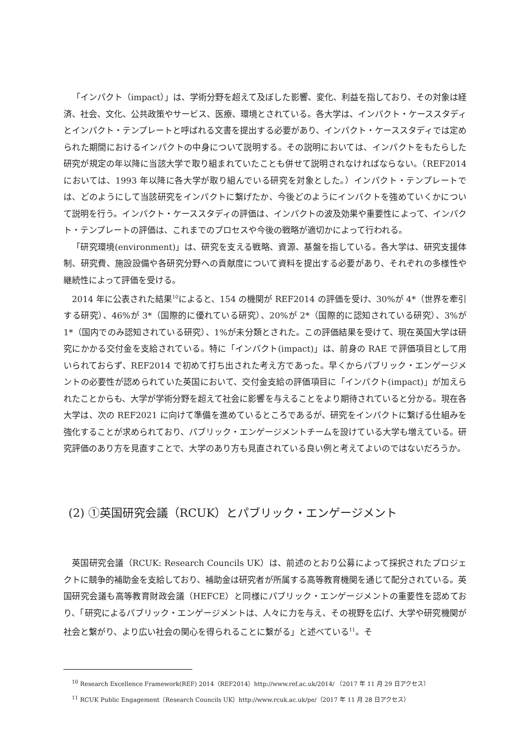「インパクト（impact）」は、学術分野を超えて及ぼした影響、変化、利益を指しており、その対象は経済、社会、文化、公共政策やサービス、医療、環境とされている。各大学は、インパクト・ケーススタディとインパクト・テンプレートと呼ばれる文書を提出する必要があり、インパクト・ケーススタディでは定められた期間におけるインパクトの中身について説明する。その説明においては、インパクトをもたらした研究が規定の年以降に当該大学で取り組まれていたことも併せて説明されなければならない。（REF2014 においては、1993 年以降に各大学が取り組んでいる研究を対象とした。）インパクト・テンプレートでは、どのようにして当該研究をインパクトに繋げたか、今後どのようにインパクトを強めていくかについて説明を行う。インパクト・ケーススタディの評価は、インパクトの波及効果や重要性によって、インパクト・テンプレートの評価は、これまでのプロセスや今後の戦略が適切かによって行われる。
「研究環境(environment)」は、研究を支える戦略、資源、基盤を指している。各大学は、研究支援体制、研究費、施設設備や各研究分野への貢献度について資料を提出する必要があり、それぞれの多様性や継続性によって評価を受ける。
2014 年に公表された結果<sup>10</sup>によると、154 の機関が REF2014 の評価を受け、30%が 4*（世界を牽引する研究）、46%が 3*（国際的に優れている研究）、20%が 2*（国際的に認知されている研究）、3%が 1*（国内でのみ認知されている研究）、1%が未分類とされた。この評価結果を受けて、現在英国大学は研究にかかる交付金を支給されている。特に「インパクト(impact)」は、前身の RAE で評価項目として用いられておらず、REF2014 で初めて打ち出された考え方であった。早くからパブリック・エンゲージメントの必要性が認められていた英国において、交付金支給の評価項目に「インパクト(impact)」が加えられたことからも、大学が学術分野を超えて社会に影響を与えることをより期待されていると分かる。現在各大学は、次の REF2021 に向けて準備を進めているところであるが、研究をインパクトに繋げる仕組みを強化することが求められており、パブリック・エンゲージメントチームを設けている大学も増えている。研究評価のあり方を見直すことで、大学のあり方も見直されている良い例と考えてよいのではないだろうか。
(2) ①英国研究会議（RCUK）とパブリック・エンゲージメント
英国研究会議（RCUK: Research Councils UK）は、前述のとおり公募によって採択されたプロジェクトに競争的補助金を支給しており、補助金は研究者が所属する高等教育機関を通じて配分されている。英国研究会議も高等教育財政会議（HEFCE）と同様にパブリック・エンゲージメントの重要性を認めており、「研究によるパブリック・エンゲージメントは、人々に力を与え、その視野を広げ、大学や研究機関が社会と繋がり、より広い社会の関心を得られることに繋がる」と述べている<sup>11</sup>。そ
<sup>10</sup> Research Excellence Framework(REF) 2014（REF2014）http://www.ref.ac.uk/2014/ （2017 年 11 月 29 日アクセス）
<sup>11</sup> RCUK Public Engagement（Research Councils UK）http://www.rcuk.ac.uk/pe/（2017 年 11 月 28 日アクセス）